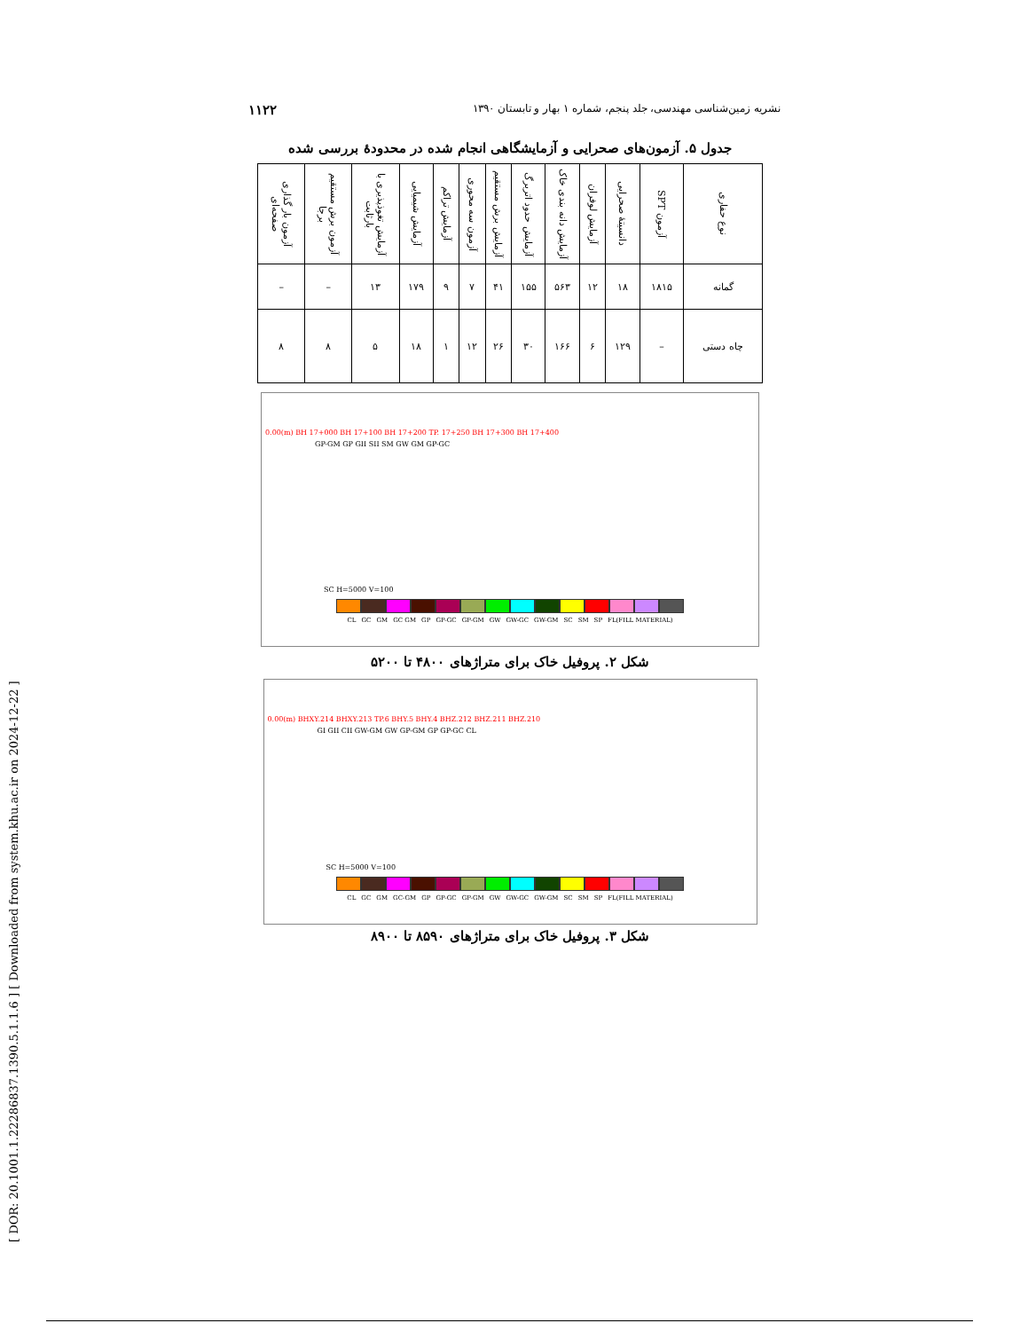[ DOR: 20.1001.1.22286837.1390.5.1.1.6 ] [ Downloaded from system.khu.ac.ir on 2024-12-22 ]
۱۱۲۲ نشریه زمین‌شناسی مهندسی، جلد پنجم، شماره ۱ بهار و تابستان ۱۳۹۰
جدول ۵. آزمون‌های صحرایی و آزمایشگاهی انجام شده در محدودهٔ بررسی شده
| نوع حفاری | آزمون SPT | دانسیتهٔ صحرایی | آزمایش لوفران | آزمایش دانه بندی خاک | آزمایش حدود اتربرگ | آزمایش برش مستقیم | آزمون سه محوری | آزمایش تراکم | آزمایش شیمیایی | آزمایش تغوذپذیری با بارثابت | آزمون برش مستقیم برجا | آزمون بار گذاری صفحه‌ای |
| --- | --- | --- | --- | --- | --- | --- | --- | --- | --- | --- | --- | --- |
| گمانه | ۱۸۱۵ | ۱۸ | ۱۲ | ۵۶۳ | ۱۵۵ | ۴۱ | ۷ | ۹ | ۱۷۹ | ۱۳ | – | – |
| چاه دستی | – | ۱۲۹ | ۶ | ۱۶۶ | ۳۰ | ۲۶ | ۱۲ | ۱ | ۱۸ | ۵ | ۸ | ۸ |
0.00(m) BH 17+000 BH 17+100 BH 17+200 TP. 17+250 BH 17+300 BH 17+400
GP-GM GP GII SII SM GW GM GP-GC
SC H=5000 V=100
CL GC GM GC GM GP GP-GC GP-GM GW GW-GC GW-GM SC SM SP FL(FILL MATERIAL)
شکل ۲. پروفیل خاک برای متراژهای ۴۸۰۰ تا ۵۲۰۰
0.00(m) BHXY.214 BHXY.213 TP.6 BHY.5 BHY.4 BHZ.212 BHZ.211 BHZ.210
GI GII CII GW-GM GW GP-GM GP GP-GC CL
SC H=5000 V=100
CL GC GM GC-GM GP GP-GC GP-GM GW GW-GC GW-GM SC SM SP FL(FILL MATERIAL)
شکل ۳. پروفیل خاک برای متراژهای ۸۵۹۰ تا ۸۹۰۰